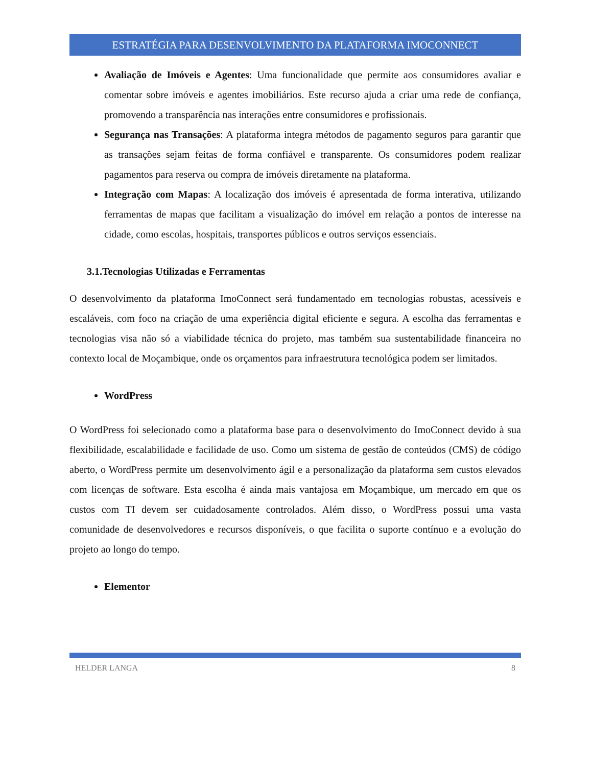ESTRATÉGIA PARA DESENVOLVIMENTO DA PLATAFORMA IMOCONNECT
Avaliação de Imóveis e Agentes: Uma funcionalidade que permite aos consumidores avaliar e comentar sobre imóveis e agentes imobiliários. Este recurso ajuda a criar uma rede de confiança, promovendo a transparência nas interações entre consumidores e profissionais.
Segurança nas Transações: A plataforma integra métodos de pagamento seguros para garantir que as transações sejam feitas de forma confiável e transparente. Os consumidores podem realizar pagamentos para reserva ou compra de imóveis diretamente na plataforma.
Integração com Mapas: A localização dos imóveis é apresentada de forma interativa, utilizando ferramentas de mapas que facilitam a visualização do imóvel em relação a pontos de interesse na cidade, como escolas, hospitais, transportes públicos e outros serviços essenciais.
3.1.Tecnologias Utilizadas e Ferramentas
O desenvolvimento da plataforma ImoConnect será fundamentado em tecnologias robustas, acessíveis e escaláveis, com foco na criação de uma experiência digital eficiente e segura. A escolha das ferramentas e tecnologias visa não só a viabilidade técnica do projeto, mas também sua sustentabilidade financeira no contexto local de Moçambique, onde os orçamentos para infraestrutura tecnológica podem ser limitados.
WordPress
O WordPress foi selecionado como a plataforma base para o desenvolvimento do ImoConnect devido à sua flexibilidade, escalabilidade e facilidade de uso. Como um sistema de gestão de conteúdos (CMS) de código aberto, o WordPress permite um desenvolvimento ágil e a personalização da plataforma sem custos elevados com licenças de software. Esta escolha é ainda mais vantajosa em Moçambique, um mercado em que os custos com TI devem ser cuidadosamente controlados. Além disso, o WordPress possui uma vasta comunidade de desenvolvedores e recursos disponíveis, o que facilita o suporte contínuo e a evolução do projeto ao longo do tempo.
Elementor
HELDER LANGA 8